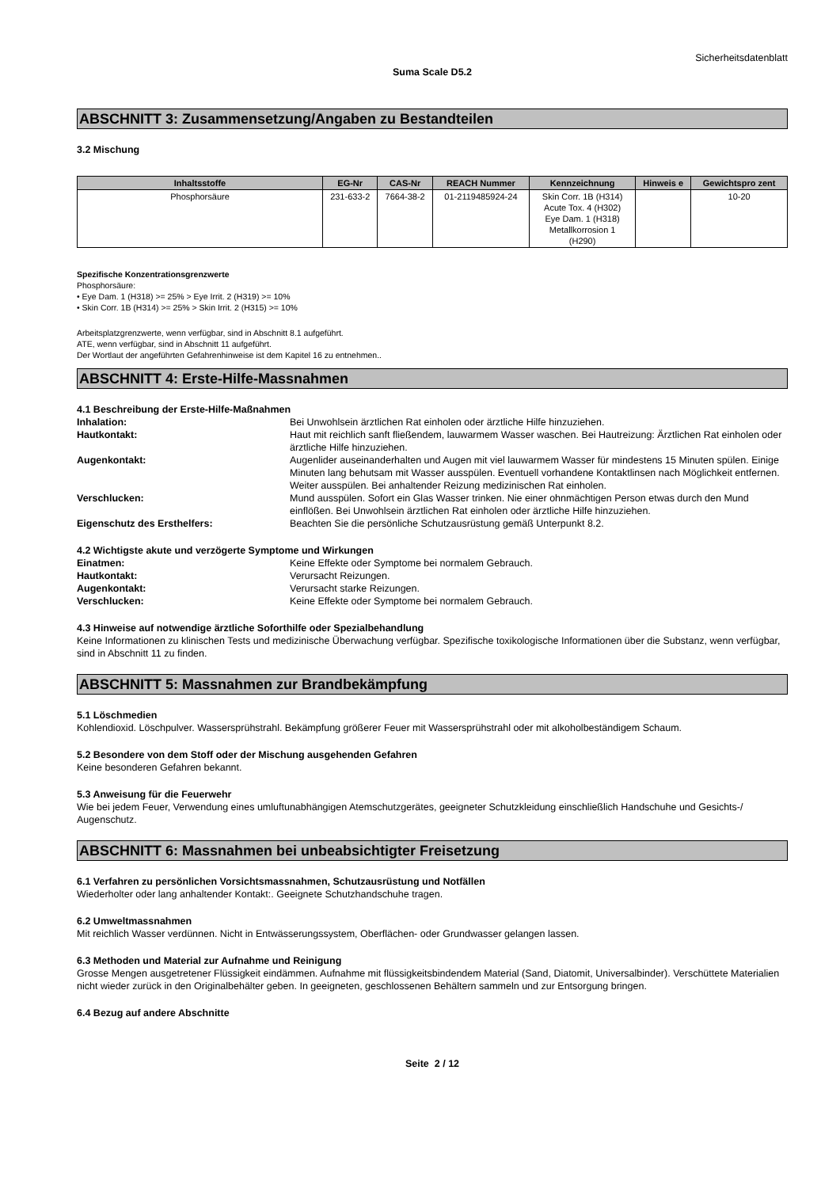Sicherheitsdatenblatt
Suma Scale D5.2
ABSCHNITT 3: Zusammensetzung/Angaben zu Bestandteilen
3.2 Mischung
| Inhaltsstoffe | EG-Nr | CAS-Nr | REACH Nummer | Kennzeichnung | Hinweis e | Gewichtspro zent |
| --- | --- | --- | --- | --- | --- | --- |
| Phosphorsäure | 231-633-2 | 7664-38-2 | 01-2119485924-24 | Skin Corr. 1B (H314) Acute Tox. 4 (H302) Eye Dam. 1 (H318) Metallkorrosion 1 (H290) | | 10-20 |
Spezifische Konzentrationsgrenzwerte
Phosphorsäure:
• Eye Dam. 1 (H318) >= 25% > Eye Irrit. 2 (H319) >= 10%
• Skin Corr. 1B (H314) >= 25% > Skin Irrit. 2 (H315) >= 10%
Arbeitsplatzgrenzwerte, wenn verfügbar, sind in Abschnitt 8.1 aufgeführt.
ATE, wenn verfügbar, sind in Abschnitt 11 aufgeführt.
Der Wortlaut der angeführten Gefahrenhinweise ist dem Kapitel 16 zu entnehmen..
ABSCHNITT 4: Erste-Hilfe-Massnahmen
4.1 Beschreibung der Erste-Hilfe-Maßnahmen
| Inhalation: | Bei Unwohlsein ärztlichen Rat einholen oder ärztliche Hilfe hinzuziehen. |
| Hautkontakt: | Haut mit reichlich sanft fließendem, lauwarmem Wasser waschen. Bei Hautreizung: Ärztlichen Rat einholen oder ärztliche Hilfe hinzuziehen. |
| Augenkontakt: | Augenlider auseinanderhalten und Augen mit viel lauwarmem Wasser für mindestens 15 Minuten spülen. Einige Minuten lang behutsam mit Wasser ausspülen. Eventuell vorhandene Kontaktlinsen nach Möglichkeit entfernen. Weiter ausspülen. Bei anhaltender Reizung medizinischen Rat einholen. |
| Verschlucken: | Mund ausspülen. Sofort ein Glas Wasser trinken. Nie einer ohnmächtigen Person etwas durch den Mund einflößen. Bei Unwohlsein ärztlichen Rat einholen oder ärztliche Hilfe hinzuziehen. |
| Eigenschutz des Ersthelfers: | Beachten Sie die persönliche Schutzausrüstung gemäß Unterpunkt 8.2. |
4.2 Wichtigste akute und verzögerte Symptome und Wirkungen
| Einatmen: | Keine Effekte oder Symptome bei normalem Gebrauch. |
| Hautkontakt: | Verursacht Reizungen. |
| Augenkontakt: | Verursacht starke Reizungen. |
| Verschlucken: | Keine Effekte oder Symptome bei normalem Gebrauch. |
4.3 Hinweise auf notwendige ärztliche Soforthilfe oder Spezialbehandlung
Keine Informationen zu klinischen Tests und medizinische Überwachung verfügbar. Spezifische toxikologische Informationen über die Substanz, wenn verfügbar, sind in Abschnitt 11 zu finden.
ABSCHNITT 5: Massnahmen zur Brandbekämpfung
5.1 Löschmedien
Kohlendioxid. Löschpulver. Wassersprühstrahl. Bekämpfung größerer Feuer mit Wassersprühstrahl oder mit alkoholbeständigem Schaum.
5.2 Besondere von dem Stoff oder der Mischung ausgehenden Gefahren
Keine besonderen Gefahren bekannt.
5.3 Anweisung für die Feuerwehr
Wie bei jedem Feuer, Verwendung eines umluftunabhängigen Atemschutzgerätes, geeigneter Schutzkleidung einschließlich Handschuhe und Gesichts-/ Augenschutz.
ABSCHNITT 6: Massnahmen bei unbeabsichtigter Freisetzung
6.1 Verfahren zu persönlichen Vorsichtsmassnahmen, Schutzausrüstung und Notfällen
Wiederholter oder lang anhaltender Kontakt:. Geeignete Schutzhandschuhe tragen.
6.2 Umweltmassnahmen
Mit reichlich Wasser verdünnen. Nicht in Entwässerungssystem, Oberflächen- oder Grundwasser gelangen lassen.
6.3 Methoden und Material zur Aufnahme und Reinigung
Grosse Mengen ausgetretener Flüssigkeit eindämmen. Aufnahme mit flüssigkeitsbindendem Material (Sand, Diatomit, Universalbinder). Verschüttete Materialien nicht wieder zurück in den Originalbehälter geben. In geeigneten, geschlossenen Behältern sammeln und zur Entsorgung bringen.
6.4 Bezug auf andere Abschnitte
Seite 2 / 12